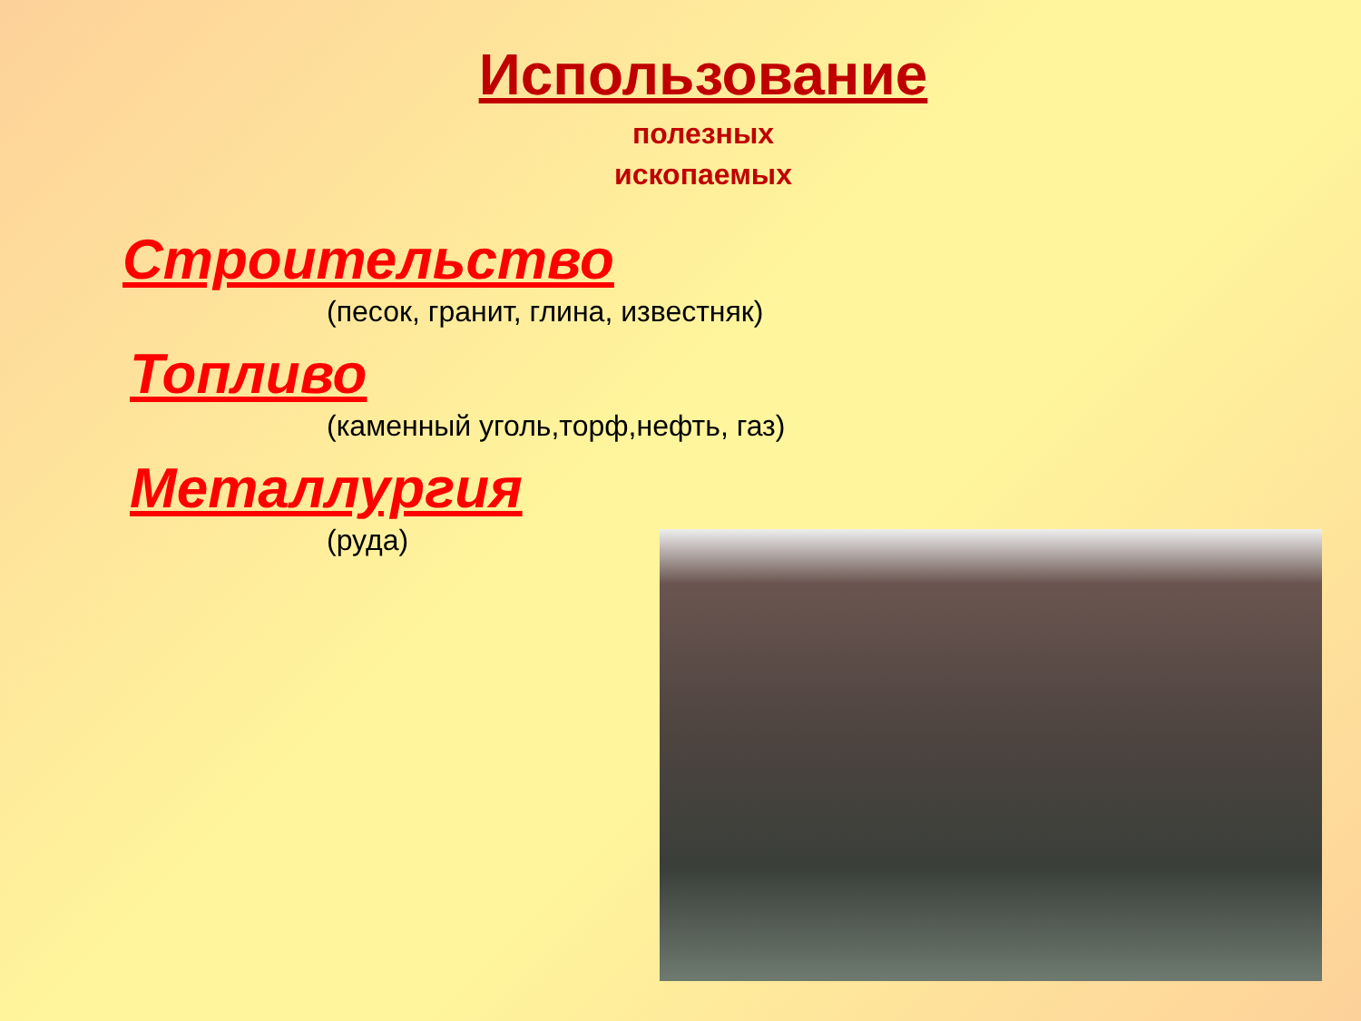Использование
полезных
ископаемых
Строительство
(песок, гранит, глина, известняк)
Топливо
(каменный уголь,торф,нефть, газ)
Металлургия
(руда)